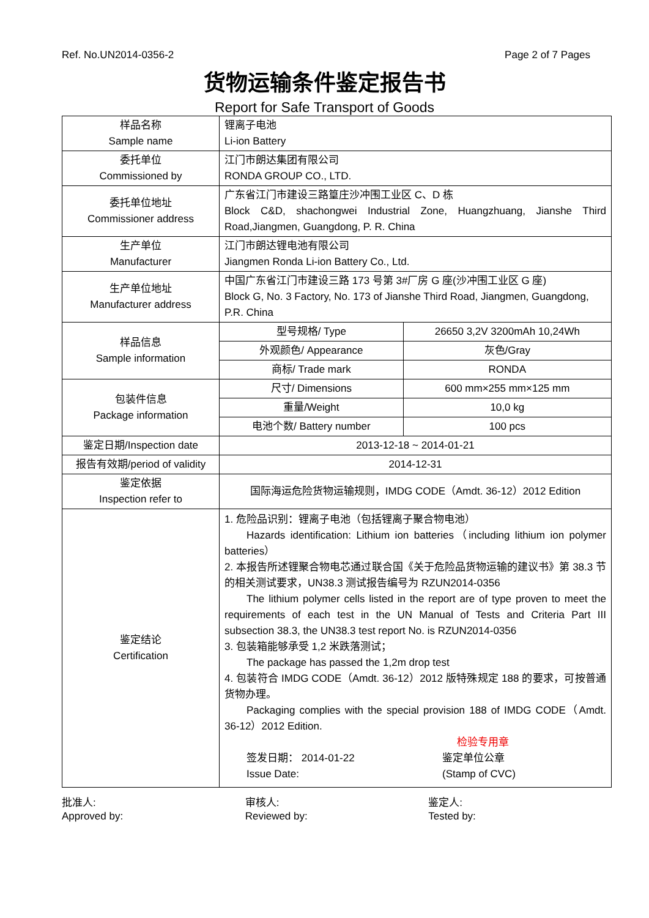Ref. No.UN2014-0356-2 Page 2 of 7 Pages
货物运输条件鉴定报告书
Report for Safe Transport of Goods
| 样品名称 Sample name | 锂离子电池 Li-ion Battery | |
| 委托单位 Commissioned by | 江门市朗达集团有限公司 RONDA GROUP CO., LTD. | |
| 委托单位地址 Commissioner address | 广东省江门市建设三路篁庄沙冲围工业区 C、D 栋 Block C&D, shachongwei Industrial Zone, Huangzhuang, Jianshe Third Road,Jiangmen, Guangdong, P. R. China | |
| 生产单位 Manufacturer | 江门市朗达锂电池有限公司 Jiangmen Ronda Li-ion Battery Co., Ltd. | |
| 生产单位地址 Manufacturer address | 中国广东省江门市建设三路 173 号第 3#厂房 G 座(沙冲围工业区 G 座) Block G, No. 3 Factory, No. 173 of Jianshe Third Road, Jiangmen, Guangdong, P.R. China | |
| 样品信息 Sample information | 型号规格/ Type | 26650 3,2V 3200mAh 10,24Wh |
| | 外观颜色/ Appearance | 灰色/Gray |
| | 商标/ Trade mark | RONDA |
| 包装件信息 Package information | 尺寸/ Dimensions | 600 mm×255 mm×125 mm |
| | 重量/Weight | 10,0 kg |
| | 电池个数/ Battery number | 100 pcs |
| 鉴定日期/Inspection date | 2013-12-18 ~ 2014-01-21 | |
| 报告有效期/period of validity | 2014-12-31 | |
| 鉴定依据 Inspection refer to | 国际海运危险货物运输规则，IMDG CODE（Amdt. 36-12）2012 Edition | |
| 鉴定结论 Certification | 1. 危险品识别：锂离子电池（包括锂离子聚合物电池） Hazards identification: Lithium ion batteries（including lithium ion polymer batteries） 2. 本报告所述锂聚合物电芯通过联合国《关于危险品货物运输的建议书》第 38.3 节的相关测试要求，UN38.3 测试报告编号为 RZUN2014-0356 The lithium polymer cells listed in the report are of type proven to meet the requirements of each test in the UN Manual of Tests and Criteria Part III subsection 38.3, the UN38.3 test report No. is RZUN2014-0356 3. 包装箱能够承受 1,2 米跌落测试； The package has passed the 1,2m drop test 4. 包装符合 IMDG CODE（Amdt. 36-12）2012 版特殊规定 188 的要求，可按普通货物办理。 Packaging complies with the special provision 188 of IMDG CODE（Amdt. 36-12）2012 Edition. 检验专用章 签发日期： 2014-01-22 Issue Date: 鉴定单位公章 (Stamp of CVC) | |
批准人:
Approved by:
审核人:
Reviewed by:
鉴定人:
Tested by: